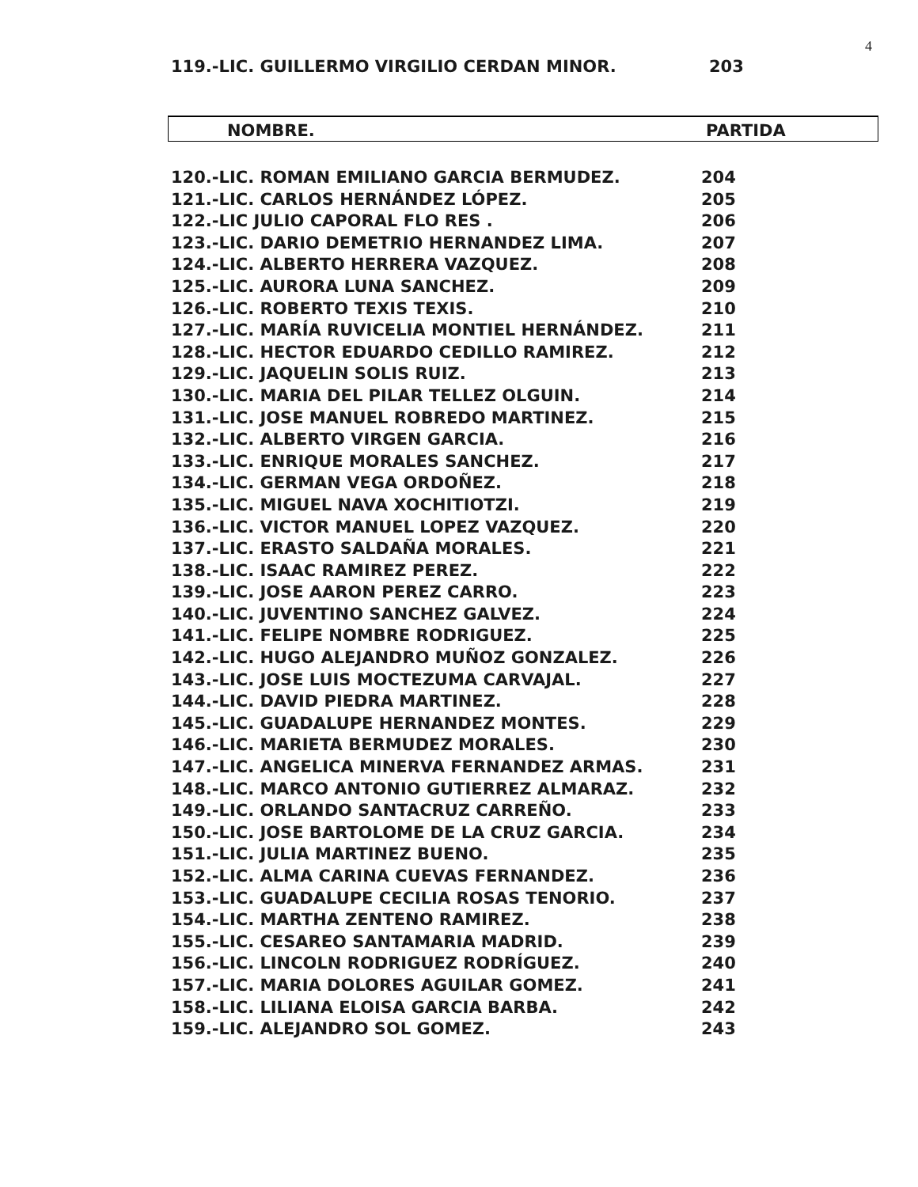4
119.-LIC. GUILLERMO VIRGILIO CERDAN MINOR. 203
NOMBRE. PARTIDA
| 120.-LIC. ROMAN EMILIANO GARCIA BERMUDEZ. | 204 |
| 121.-LIC. CARLOS HERNÁNDEZ LÓPEZ. | 205 |
| 122.-LIC JULIO CAPORAL FLO RES . | 206 |
| 123.-LIC. DARIO DEMETRIO HERNANDEZ LIMA. | 207 |
| 124.-LIC. ALBERTO HERRERA VAZQUEZ. | 208 |
| 125.-LIC. AURORA LUNA SANCHEZ. | 209 |
| 126.-LIC. ROBERTO TEXIS TEXIS. | 210 |
| 127.-LIC. MARÍA RUVICELIA MONTIEL HERNÁNDEZ. | 211 |
| 128.-LIC. HECTOR EDUARDO CEDILLO RAMIREZ. | 212 |
| 129.-LIC. JAQUELIN SOLIS RUIZ. | 213 |
| 130.-LIC. MARIA DEL PILAR TELLEZ OLGUIN. | 214 |
| 131.-LIC. JOSE MANUEL ROBREDO MARTINEZ. | 215 |
| 132.-LIC. ALBERTO VIRGEN GARCIA. | 216 |
| 133.-LIC. ENRIQUE MORALES SANCHEZ. | 217 |
| 134.-LIC. GERMAN VEGA ORDOÑEZ. | 218 |
| 135.-LIC. MIGUEL NAVA XOCHITIOTZI. | 219 |
| 136.-LIC. VICTOR MANUEL LOPEZ VAZQUEZ. | 220 |
| 137.-LIC. ERASTO SALDAÑA MORALES. | 221 |
| 138.-LIC. ISAAC RAMIREZ PEREZ. | 222 |
| 139.-LIC. JOSE AARON PEREZ CARRO. | 223 |
| 140.-LIC. JUVENTINO SANCHEZ GALVEZ. | 224 |
| 141.-LIC. FELIPE NOMBRE RODRIGUEZ. | 225 |
| 142.-LIC. HUGO ALEJANDRO MUÑOZ GONZALEZ. | 226 |
| 143.-LIC. JOSE LUIS MOCTEZUMA CARVAJAL. | 227 |
| 144.-LIC. DAVID PIEDRA MARTINEZ. | 228 |
| 145.-LIC. GUADALUPE HERNANDEZ MONTES. | 229 |
| 146.-LIC. MARIETA BERMUDEZ MORALES. | 230 |
| 147.-LIC. ANGELICA MINERVA FERNANDEZ ARMAS. | 231 |
| 148.-LIC. MARCO ANTONIO GUTIERREZ ALMARAZ. | 232 |
| 149.-LIC. ORLANDO SANTACRUZ CARREÑO. | 233 |
| 150.-LIC. JOSE BARTOLOME DE LA CRUZ GARCIA. | 234 |
| 151.-LIC. JULIA MARTINEZ BUENO. | 235 |
| 152.-LIC. ALMA CARINA CUEVAS FERNANDEZ. | 236 |
| 153.-LIC. GUADALUPE CECILIA ROSAS TENORIO. | 237 |
| 154.-LIC. MARTHA ZENTENO RAMIREZ. | 238 |
| 155.-LIC. CESAREO SANTAMARIA MADRID. | 239 |
| 156.-LIC. LINCOLN RODRIGUEZ RODRÍGUEZ. | 240 |
| 157.-LIC. MARIA DOLORES AGUILAR GOMEZ. | 241 |
| 158.-LIC. LILIANA ELOISA GARCIA BARBA. | 242 |
| 159.-LIC. ALEJANDRO SOL GOMEZ. | 243 |